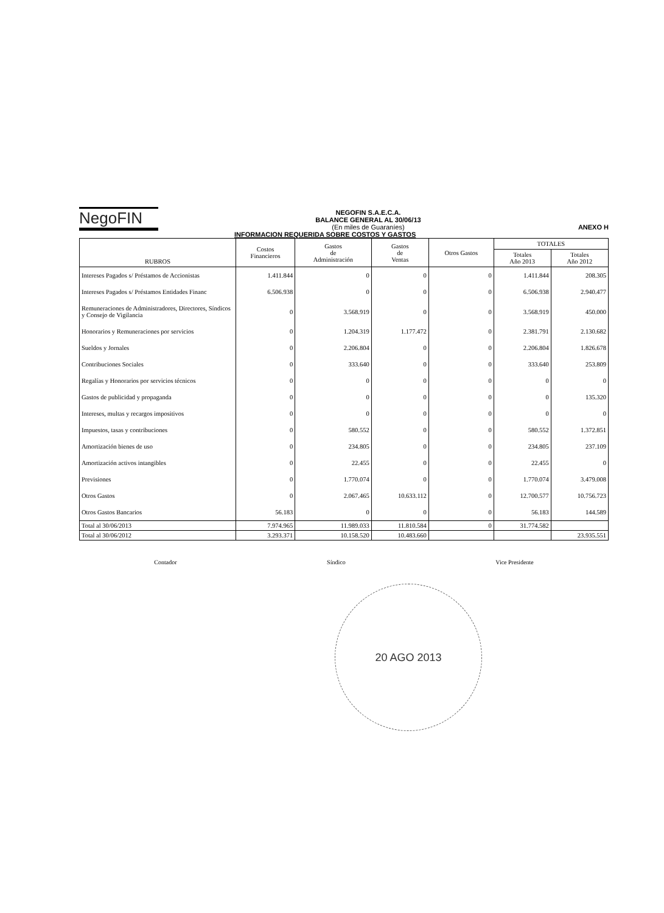NegoFIN
NEGOFIN S.A.E.C.A.
BALANCE GENERAL AL 30/06/13
(En miles de Guaraníes)
ANEXO H
INFORMACION REQUERIDA SOBRE COSTOS Y GASTOS
| RUBROS | Costos Financieros | Gastos de Administración | Gastos de Ventas | Otros Gastos | TOTALES | |
| --- | --- | --- | --- | --- | --- | --- |
| | | | | | Totales Año 2013 | Totales Año 2012 |
| Intereses Pagados s/ Préstamos de Accionistas | 1.411.844 | 0 | 0 | 0 | 1.411.844 | 208.305 |
| Intereses Pagados s/ Préstamos Entidades Financ | 6.506.938 | 0 | 0 | 0 | 6.506.938 | 2.940.477 |
| Remuneraciones de Administradores, Directores, Síndicos y Consejo de Vigilancia | 0 | 3.568.919 | 0 | 0 | 3.568.919 | 450.000 |
| Honorarios y Remuneraciones por servicios | 0 | 1.204.319 | 1.177.472 | 0 | 2.381.791 | 2.130.682 |
| Sueldos y Jornales | 0 | 2.206.804 | 0 | 0 | 2.206.804 | 1.826.678 |
| Contribuciones Sociales | 0 | 333.640 | 0 | 0 | 333.640 | 253.809 |
| Regalías y Honorarios por servicios técnicos | 0 | 0 | 0 | 0 | 0 | 0 |
| Gastos de publicidad y propaganda | 0 | 0 | 0 | 0 | 0 | 135.320 |
| Intereses, multas y recargos impositivos | 0 | 0 | 0 | 0 | 0 | 0 |
| Impuestos, tasas y contribuciones | 0 | 580.552 | 0 | 0 | 580.552 | 1.372.851 |
| Amortización bienes de uso | 0 | 234.805 | 0 | 0 | 234.805 | 237.109 |
| Amortización activos intangibles | 0 | 22.455 | 0 | 0 | 22.455 | 0 |
| Previsiones | 0 | 1.770.074 | 0 | 0 | 1.770.074 | 3.479.008 |
| Otros Gastos | 0 | 2.067.465 | 10.633.112 | 0 | 12.700.577 | 10.756.723 |
| Otros Gastos Bancarios | 56.183 | 0 | 0 | 0 | 56.183 | 144.589 |
| Total al 30/06/2013 | 7.974.965 | 11.989.033 | 11.810.584 | 0 | 31.774.582 | |
| Total al 30/06/2012 | 3.293.371 | 10.158.520 | 10.483.660 | | | 23.935.551 |
Contador Síndico Vice Presidente
20 AGO 2013